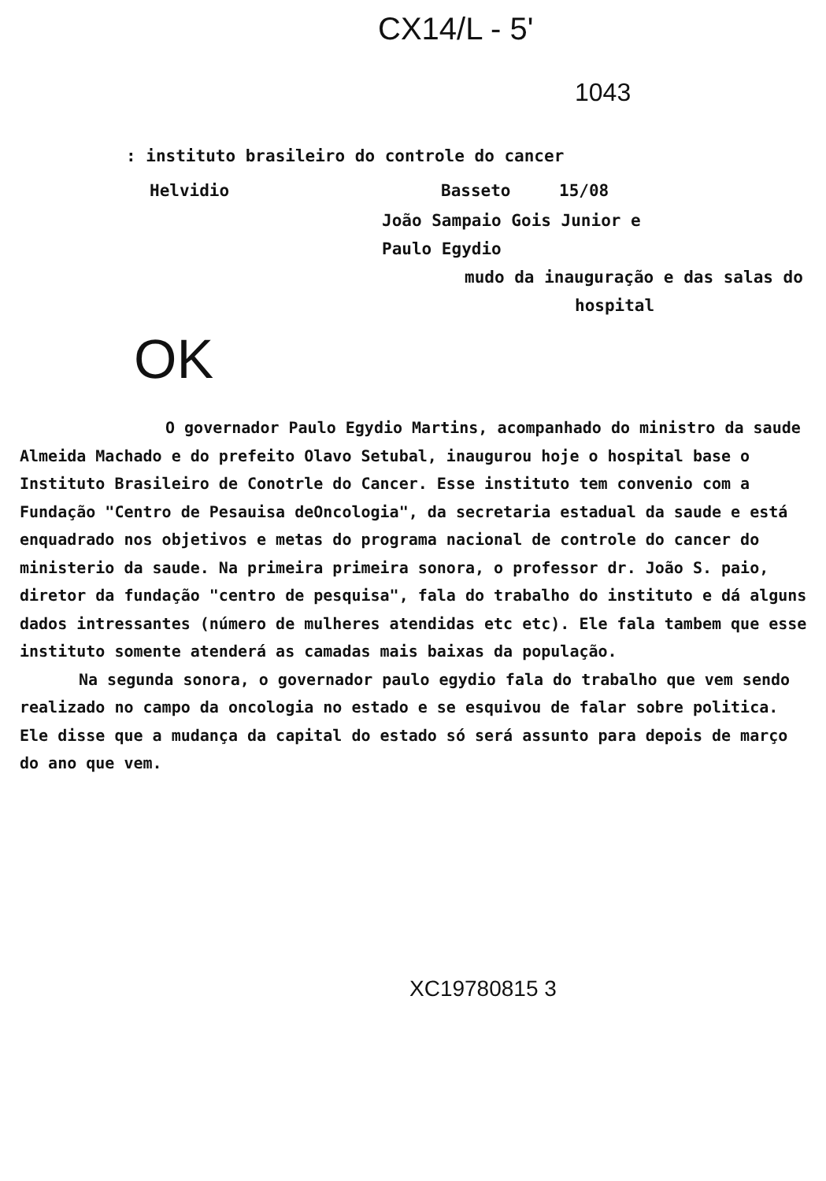CX14/L - 5'
1043
: instituto brasileiro do controle do cancer
Helvidio Basseto 15/08
João Sampaio Gois Junior e
Paulo Egydio
mudo da inauguração e das salas do
hospital
OK
O governador Paulo Egydio Martins, acompanhado do ministro da saude Almeida Machado e do prefeito Olavo Setubal, inaugurou hoje o hospital base o Instituto Brasileiro de Conotrle do Cancer. Esse instituto tem convenio com a Fundação "Centro de Pesauisa deOncologia", da secretaria estadual da saude e está enquadrado nos objetivos e metas do programa nacional de controle do cancer do ministerio da saude. Na primeira primeira sonora, o professor dr. João S. paio, diretor da fundação "centro de pesquisa", fala do trabalho do instituto e dá alguns dados intressantes (número de mulheres atendidas etc etc). Ele fala tambem que esse instituto somente atenderá as camadas mais baixas da população.
Na segunda sonora, o governador paulo egydio fala do trabalho que vem sendo realizado no campo da oncologia no estado e se esquivou de falar sobre politica. Ele disse que a mudança da capital do estado só será assunto para depois de março do ano que vem.
XC19780815 3